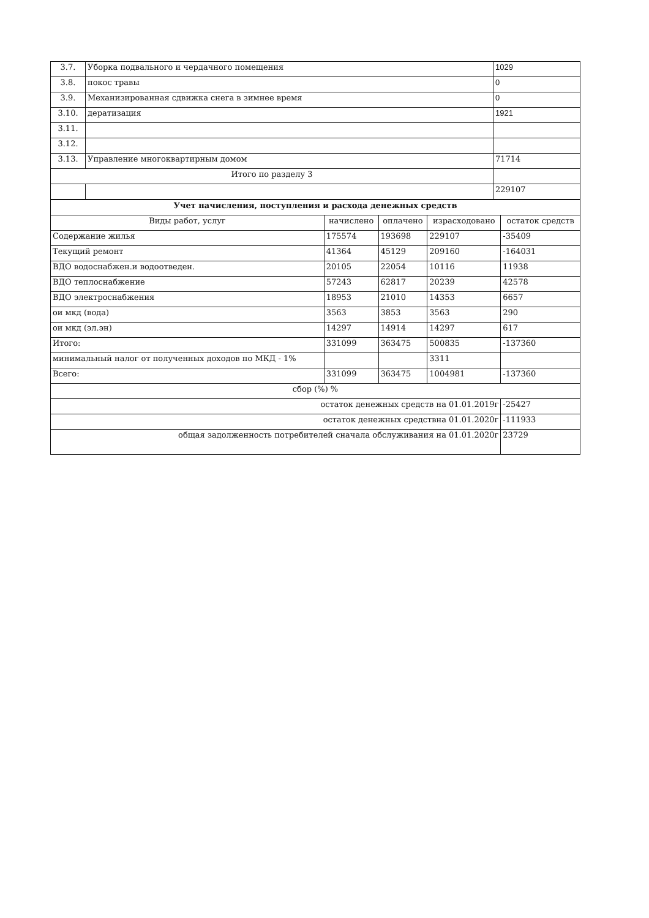| 3.7. | Уборка подвального и чердачного помещения | 1029 |
| 3.8. | покос травы | 0 |
| 3.9. | Механизированная сдвижка снега в зимнее время | 0 |
| 3.10. | дератизация | 1921 |
| 3.11. | | |
| 3.12. | | |
| 3.13. | Управление многоквартирным домом | 71714 |
| Итого по разделу 3 | | |
| | | 229107 |
| Учет начисления, поступления и расхода денежных средств | | | | |
| --- | --- | --- | --- | --- |
| Виды работ, услуг | начислено | оплачено | израсходовано | остаток средств |
| Содержание жилья | 175574 | 193698 | 229107 | -35409 |
| Текущий ремонт | 41364 | 45129 | 209160 | -164031 |
| ВДО водоснабжен.и водоотведен. | 20105 | 22054 | 10116 | 11938 |
| ВДО теплоснабжение | 57243 | 62817 | 20239 | 42578 |
| ВДО электроснабжения | 18953 | 21010 | 14353 | 6657 |
| ои мкд (вода) | 3563 | 3853 | 3563 | 290 |
| ои мкд (эл.эн) | 14297 | 14914 | 14297 | 617 |
| Итого: | 331099 | 363475 | 500835 | -137360 |
| минимальный налог от полученных доходов по МКД - 1% | | | 3311 | |
| Всего: | 331099 | 363475 | 1004981 | -137360 |
| сбор (%) % | | | | |
| остаток денежных средств на 01.01.2019г | | | | -25427 |
| остаток денежных средствна 01.01.2020г | | | | -111933 |
| общая задолженность потребителей сначала обслуживания на 01.01.2020г | | | | 23729 |